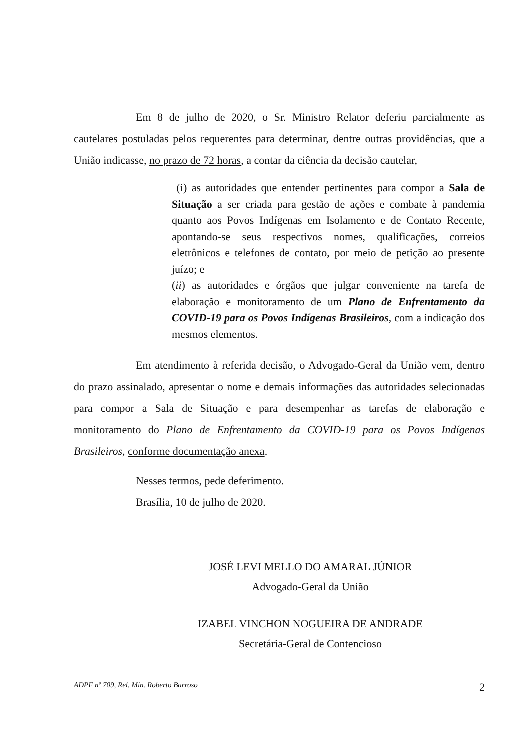Em 8 de julho de 2020, o Sr. Ministro Relator deferiu parcialmente as cautelares postuladas pelos requerentes para determinar, dentre outras providências, que a União indicasse, no prazo de 72 horas, a contar da ciência da decisão cautelar,
(i) as autoridades que entender pertinentes para compor a Sala de Situação a ser criada para gestão de ações e combate à pandemia quanto aos Povos Indígenas em Isolamento e de Contato Recente, apontando-se seus respectivos nomes, qualificações, correios eletrônicos e telefones de contato, por meio de petição ao presente juízo; e
(ii) as autoridades e órgãos que julgar conveniente na tarefa de elaboração e monitoramento de um Plano de Enfrentamento da COVID-19 para os Povos Indígenas Brasileiros, com a indicação dos mesmos elementos.
Em atendimento à referida decisão, o Advogado-Geral da União vem, dentro do prazo assinalado, apresentar o nome e demais informações das autoridades selecionadas para compor a Sala de Situação e para desempenhar as tarefas de elaboração e monitoramento do Plano de Enfrentamento da COVID-19 para os Povos Indígenas Brasileiros, conforme documentação anexa.
Nesses termos, pede deferimento.
Brasília, 10 de julho de 2020.
JOSÉ LEVI MELLO DO AMARAL JÚNIOR
Advogado-Geral da União
IZABEL VINCHON NOGUEIRA DE ANDRADE
Secretária-Geral de Contencioso
ADPF nº 709, Rel. Min. Roberto Barroso 2